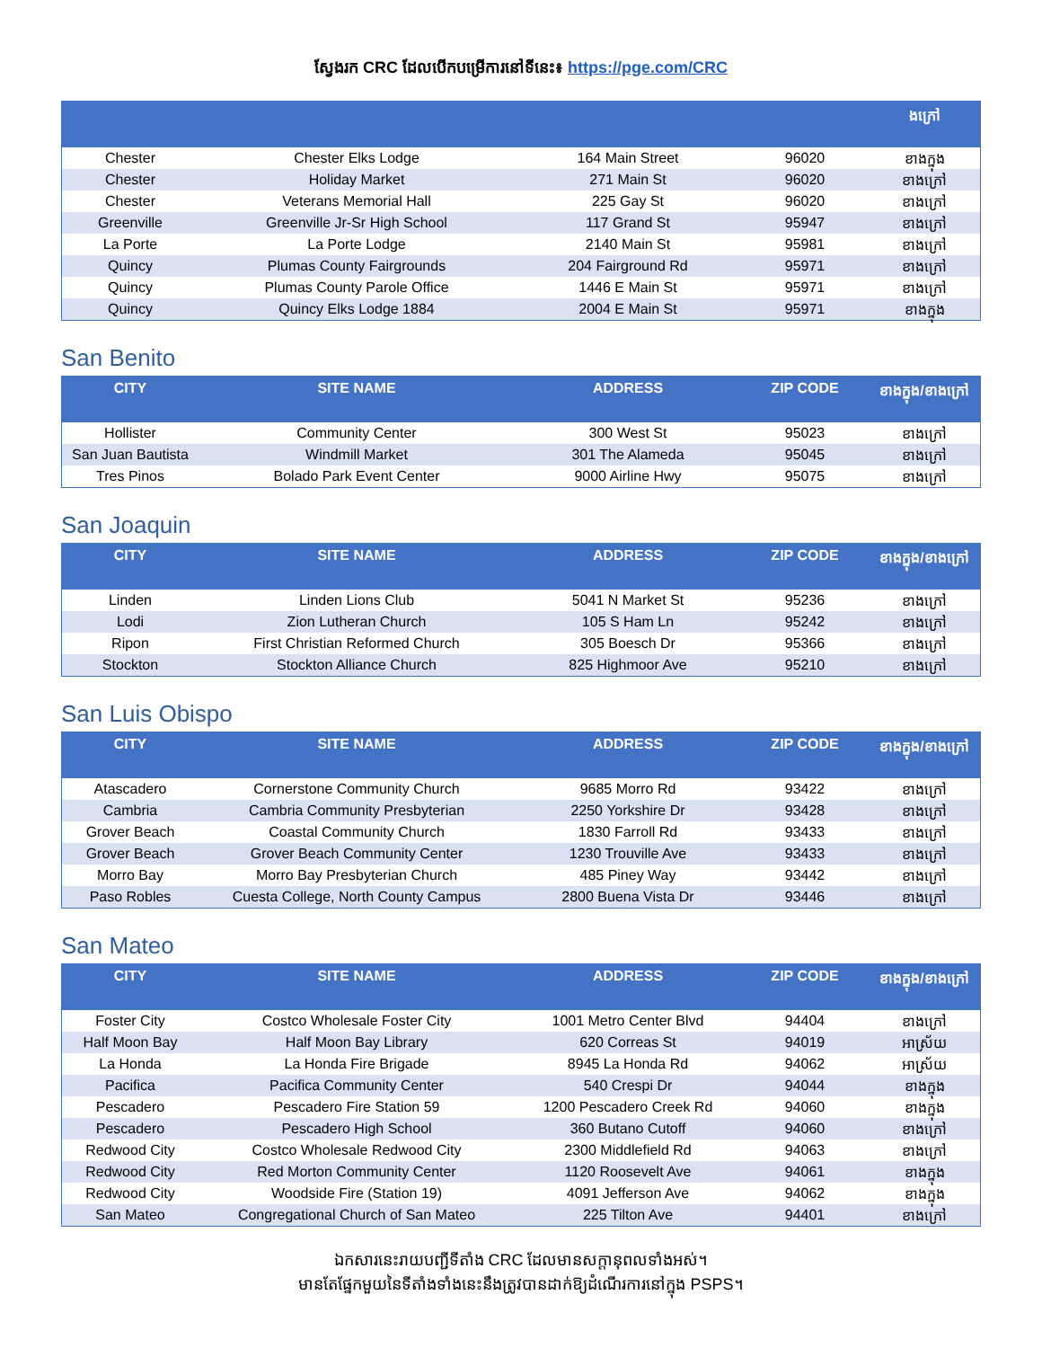ស្វែងរក CRC ដែលបើកបម្រើការនៅទីនេះ៖ https://pge.com/CRC
| | | | | ងក្រៅ |
| --- | --- | --- | --- | --- |
| Chester | Chester Elks Lodge | 164 Main Street | 96020 | ខាងក្នុង |
| Chester | Holiday Market | 271 Main St | 96020 | ខាងក្រៅ |
| Chester | Veterans Memorial Hall | 225 Gay St | 96020 | ខាងក្រៅ |
| Greenville | Greenville Jr-Sr High School | 117 Grand St | 95947 | ខាងក្រៅ |
| La Porte | La Porte Lodge | 2140 Main St | 95981 | ខាងក្រៅ |
| Quincy | Plumas County Fairgrounds | 204 Fairground Rd | 95971 | ខាងក្រៅ |
| Quincy | Plumas County Parole Office | 1446 E Main St | 95971 | ខាងក្រៅ |
| Quincy | Quincy Elks Lodge 1884 | 2004 E Main St | 95971 | ខាងក្នុង |
San Benito
| CITY | SITE NAME | ADDRESS | ZIP CODE | ខាងក្នុង/ខាងក្រៅ |
| --- | --- | --- | --- | --- |
| Hollister | Community Center | 300 West St | 95023 | ខាងក្រៅ |
| San Juan Bautista | Windmill Market | 301 The Alameda | 95045 | ខាងក្រៅ |
| Tres Pinos | Bolado Park Event Center | 9000 Airline Hwy | 95075 | ខាងក្រៅ |
San Joaquin
| CITY | SITE NAME | ADDRESS | ZIP CODE | ខាងក្នុង/ខាងក្រៅ |
| --- | --- | --- | --- | --- |
| Linden | Linden Lions Club | 5041 N Market St | 95236 | ខាងក្រៅ |
| Lodi | Zion Lutheran Church | 105 S Ham Ln | 95242 | ខាងក្រៅ |
| Ripon | First Christian Reformed Church | 305 Boesch Dr | 95366 | ខាងក្រៅ |
| Stockton | Stockton Alliance Church | 825 Highmoor Ave | 95210 | ខាងក្រៅ |
San Luis Obispo
| CITY | SITE NAME | ADDRESS | ZIP CODE | ខាងក្នុង/ខាងក្រៅ |
| --- | --- | --- | --- | --- |
| Atascadero | Cornerstone Community Church | 9685 Morro Rd | 93422 | ខាងក្រៅ |
| Cambria | Cambria Community Presbyterian | 2250 Yorkshire Dr | 93428 | ខាងក្រៅ |
| Grover Beach | Coastal Community Church | 1830 Farroll Rd | 93433 | ខាងក្រៅ |
| Grover Beach | Grover Beach Community Center | 1230 Trouville Ave | 93433 | ខាងក្រៅ |
| Morro Bay | Morro Bay Presbyterian Church | 485 Piney Way | 93442 | ខាងក្រៅ |
| Paso Robles | Cuesta College, North County Campus | 2800 Buena Vista Dr | 93446 | ខាងក្រៅ |
San Mateo
| CITY | SITE NAME | ADDRESS | ZIP CODE | ខាងក្នុង/ខាងក្រៅ |
| --- | --- | --- | --- | --- |
| Foster City | Costco Wholesale Foster City | 1001 Metro Center Blvd | 94404 | ខាងក្រៅ |
| Half Moon Bay | Half Moon Bay Library | 620 Correas St | 94019 | អាស្រ័យ |
| La Honda | La Honda Fire Brigade | 8945 La Honda Rd | 94062 | អាស្រ័យ |
| Pacifica | Pacifica Community Center | 540 Crespi Dr | 94044 | ខាងក្នុង |
| Pescadero | Pescadero Fire Station 59 | 1200 Pescadero Creek Rd | 94060 | ខាងក្នុង |
| Pescadero | Pescadero High School | 360 Butano Cutoff | 94060 | ខាងក្រៅ |
| Redwood City | Costco Wholesale Redwood City | 2300 Middlefield Rd | 94063 | ខាងក្រៅ |
| Redwood City | Red Morton Community Center | 1120 Roosevelt Ave | 94061 | ខាងក្នុង |
| Redwood City | Woodside Fire (Station 19) | 4091 Jefferson Ave | 94062 | ខាងក្នុង |
| San Mateo | Congregational Church of San Mateo | 225 Tilton Ave | 94401 | ខាងក្រៅ |
ឯកសារនេះរាយបញ្ជីទីតាំង CRC ដែលមានសក្តានុពលទាំងអស់។
មានតែផ្នែកមួយនៃទីតាំងទាំងនេះនឹងត្រូវបានដាក់ឱ្យដំណើរការនៅក្នុង PSPS។